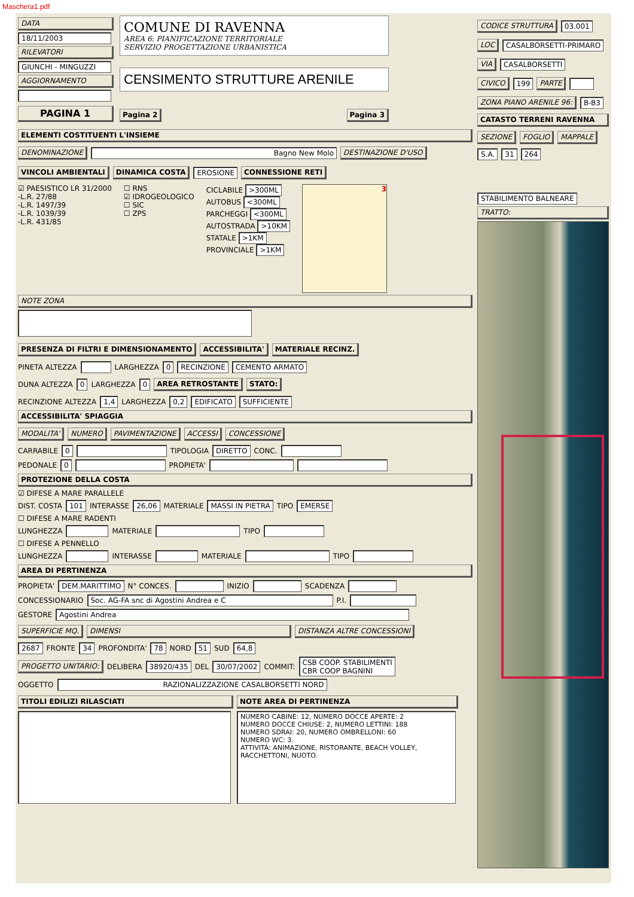Maschera1.pdf
DATA
18/11/2003
RILEVATORI
GIUNCHI - MINGUZZI
AGGIORNAMENTO
PAGINA 1
COMUNE DI RAVENNA
AREA 6: PIANIFICAZIONE TERRITORIALE
SERVIZIO PROGETTAZIONE URBANISTICA
CENSIMENTO STRUTTURE ARENILE
Pagina 2 Pagina 3
ELEMENTI COSTITUENTI L'INSIEME
DENOMINAZIONE Bagno New Molo DESTINAZIONE D'USO
VINCOLI AMBIENTALI DINAMICA COSTA EROSIONE CONNESSIONE RETI
☑ PAESISTICO LR 31/2000
-L.R. 27/88
-L.R. 1497/39
-L.R. 1039/39
-L.R. 431/85
☐ RNS
☑ IDROGEOLOGICO
☐ SIC
☐ ZPS
CICLABILE >300ML
AUTOBUS <300ML
PARCHEGGI <300ML
AUTOSTRADA >10KM
STATALE >1KM
PROVINCIALE >1KM
3
NOTE ZONA
PRESENZA DI FILTRI E DIMENSIONAMENTO ACCESSIBILITA' MATERIALE RECINZ.
PINETA ALTEZZA LARGHEZZA 0 RECINZIONE CEMENTO ARMATO
DUNA ALTEZZA 0 LARGHEZZA 0 AREA RETROSTANTE STATO:
RECINZIONE ALTEZZA 1,4 LARGHEZZA 0,2 EDIFICATO SUFFICIENTE
ACCESSIBILITA' SPIAGGIA
MODALITA' NUMERO PAVIMENTAZIONE ACCESSI CONCESSIONE
CARRABILE 0 TIPOLOGIA DIRETTO CONC.
PEDONALE 0 PROPIETA'
PROTEZIONE DELLA COSTA
☑ DIFESE A MARE PARALLELE
DIST. COSTA 101 INTERASSE 26,06 MATERIALE MASSI IN PIETRA TIPO EMERSE
☐ DIFESE A MARE RADENTI
LUNGHEZZA MATERIALE TIPO
☐ DIFESE A PENNELLO
LUNGHEZZA INTERASSE MATERIALE TIPO
AREA DI PERTINENZA
PROPIETA' DEM.MARITTIMO N° CONCES. INIZIO SCADENZA
CONCESSIONARIO Soc. AG-FA snc di Agostini Andrea e C P.I.
GESTORE Agostini Andrea
SUPERFICIE MQ. DIMENSI DISTANZA ALTRE CONCESSIONI
2687 FRONTE 34 PROFONDITA' 78 NORD 51 SUD 64,8
PROGETTO UNITARIO: DELIBERA 38920/435 DEL 30/07/2002 COMMIT: CSB COOP. STABILIMENTI
CBR COOP BAGNINI
OGGETTO RAZIONALIZZAZIONE CASALBORSETTI NORD
TITOLI EDILIZI RILASCIATI NOTE AREA DI PERTINENZA
NUMERO CABINE: 12, NUMERO DOCCE APERTE: 2
NUMERO DOCCE CHIUSE: 2, NUMERO LETTINI: 188
NUMERO SDRAI: 20, NUMERO OMBRELLONI: 60
NUMERO WC: 3.
ATTIVITÀ: ANIMAZIONE, RISTORANTE, BEACH VOLLEY, RACCHETTONI, NUOTO.
CODICE STRUTTURA 03.001
LOC CASALBORSETTI-PRIMARO
VIA CASALBORSETTI
CIVICO 199 PARTE
ZONA PIANO ARENILE 96: B-B3
CATASTO TERRENI RAVENNA
SEZIONE FOGLIO MAPPALE
S.A. 31 264
STABILIMENTO BALNEARE
TRATTO: